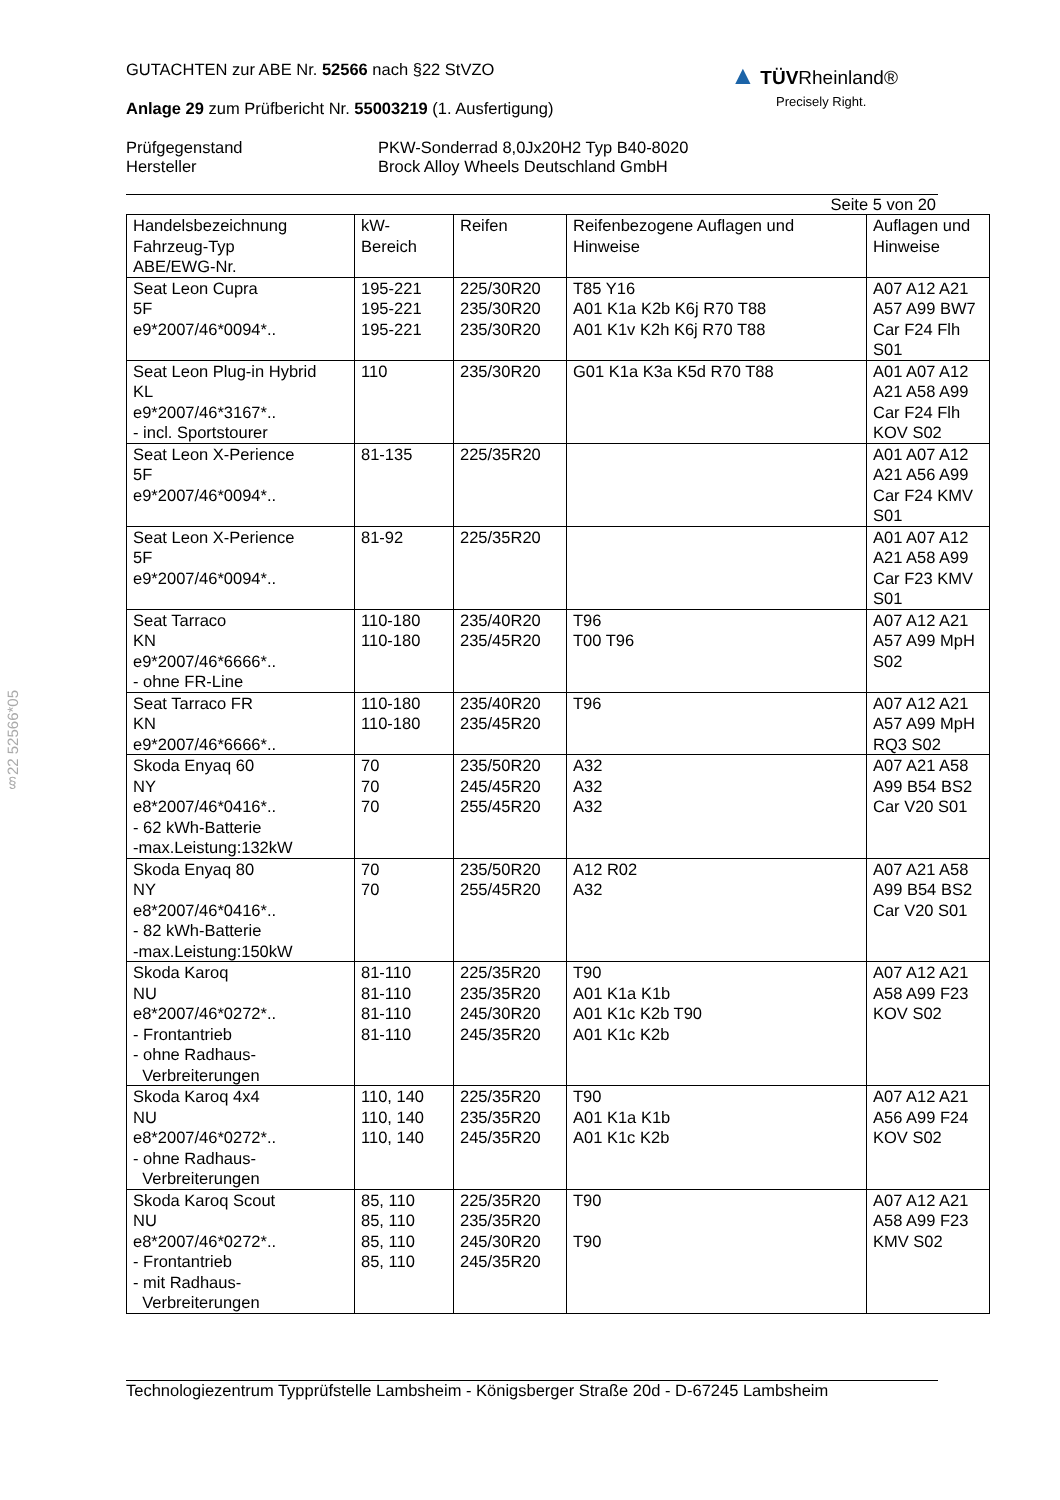§22 52566*05
▲ TÜV Rheinland®
Precisely Right.
GUTACHTEN zur ABE Nr. 52566 nach §22 StVZO
Anlage 29 zum Prüfbericht Nr. 55003219 (1. Ausfertigung)
| Prüfgegenstand Hersteller | PKW-Sonderrad 8,0Jx20H2 Typ B40-8020 Brock Alloy Wheels Deutschland GmbH |
Seite 5 von 20
| Handelsbezeichnung Fahrzeug-Typ ABE/EWG-Nr. | kW- Bereich | Reifen | Reifenbezogene Auflagen und Hinweise | Auflagen und Hinweise |
| Seat Leon Cupra 5F e9*2007/46*0094*.. | 195-221 195-221 195-221 | 225/30R20 235/30R20 235/30R20 | T85 Y16 A01 K1a K2b K6j R70 T88 A01 K1v K2h K6j R70 T88 | A07 A12 A21 A57 A99 BW7 Car F24 Flh S01 |
| Seat Leon Plug-in Hybrid KL e9*2007/46*3167*.. - incl. Sportstourer | 110 | 235/30R20 | G01 K1a K3a K5d R70 T88 | A01 A07 A12 A21 A58 A99 Car F24 Flh KOV S02 |
| Seat Leon X-Perience 5F e9*2007/46*0094*.. | 81-135 | 225/35R20 | | A01 A07 A12 A21 A56 A99 Car F24 KMV S01 |
| Seat Leon X-Perience 5F e9*2007/46*0094*.. | 81-92 | 225/35R20 | | A01 A07 A12 A21 A58 A99 Car F23 KMV S01 |
| Seat Tarraco KN e9*2007/46*6666*.. - ohne FR-Line | 110-180 110-180 | 235/40R20 235/45R20 | T96 T00 T96 | A07 A12 A21 A57 A99 MpH S02 |
| Seat Tarraco FR KN e9*2007/46*6666*.. | 110-180 110-180 | 235/40R20 235/45R20 | T96 | A07 A12 A21 A57 A99 MpH RQ3 S02 |
| Skoda Enyaq 60 NY e8*2007/46*0416*.. - 62 kWh-Batterie -max.Leistung:132kW | 70 70 70 | 235/50R20 245/45R20 255/45R20 | A32 A32 A32 | A07 A21 A58 A99 B54 BS2 Car V20 S01 |
| Skoda Enyaq 80 NY e8*2007/46*0416*.. - 82 kWh-Batterie -max.Leistung:150kW | 70 70 | 235/50R20 255/45R20 | A12 R02 A32 | A07 A21 A58 A99 B54 BS2 Car V20 S01 |
| Skoda Karoq NU e8*2007/46*0272*.. - Frontantrieb - ohne Radhaus- Verbreiterungen | 81-110 81-110 81-110 81-110 | 225/35R20 235/35R20 245/30R20 245/35R20 | T90 A01 K1a K1b A01 K1c K2b T90 A01 K1c K2b | A07 A12 A21 A58 A99 F23 KOV S02 |
| Skoda Karoq 4x4 NU e8*2007/46*0272*.. - ohne Radhaus- Verbreiterungen | 110, 140 110, 140 110, 140 | 225/35R20 235/35R20 245/35R20 | T90 A01 K1a K1b A01 K1c K2b | A07 A12 A21 A56 A99 F24 KOV S02 |
| Skoda Karoq Scout NU e8*2007/46*0272*.. - Frontantrieb - mit Radhaus- Verbreiterungen | 85, 110 85, 110 85, 110 85, 110 | 225/35R20 235/35R20 245/30R20 245/35R20 | T90 T90 | A07 A12 A21 A58 A99 F23 KMV S02 |
Technologiezentrum Typprüfstelle Lambsheim - Königsberger Straße 20d - D-67245 Lambsheim